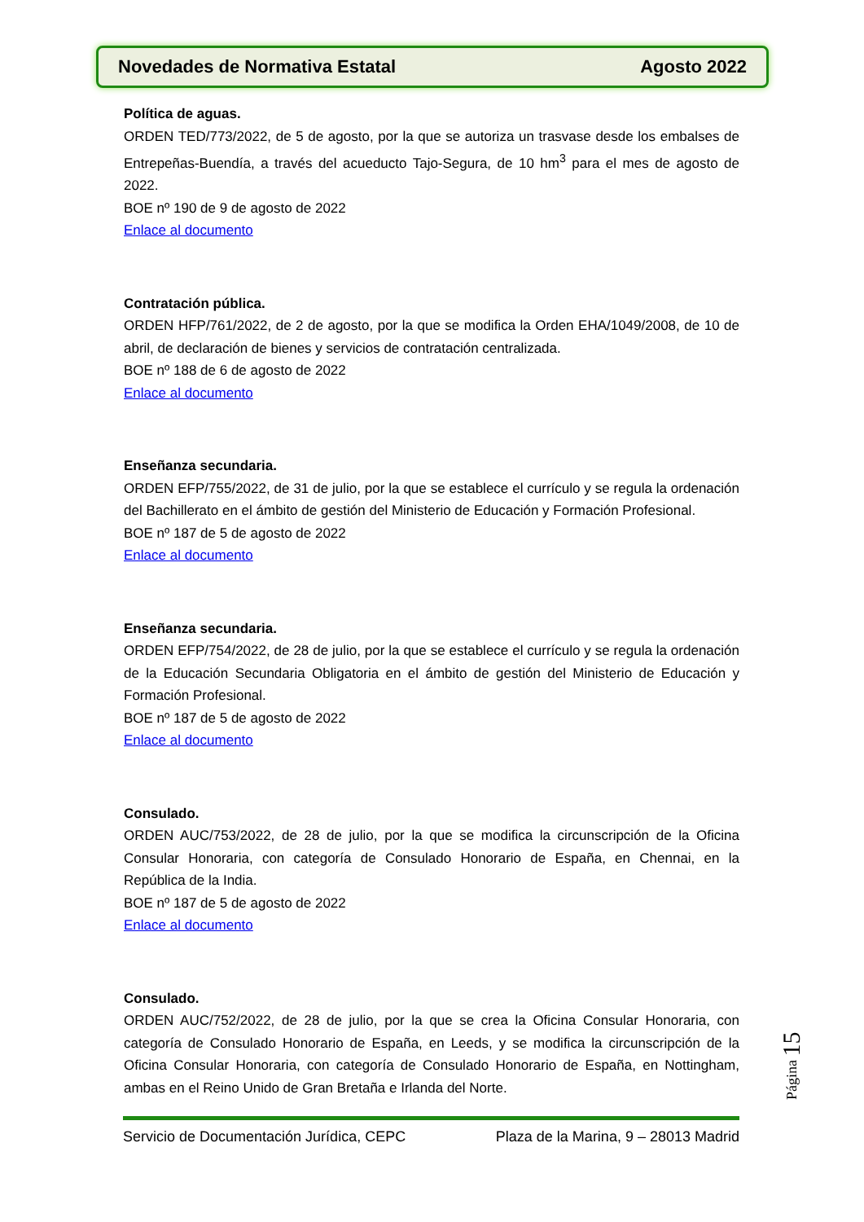Novedades de Normativa Estatal Agosto 2022
Política de aguas.
ORDEN TED/773/2022, de 5 de agosto, por la que se autoriza un trasvase desde los embalses de Entrepeñas-Buendía, a través del acueducto Tajo-Segura, de 10 hm<sup>3</sup> para el mes de agosto de 2022.
BOE nº 190 de 9 de agosto de 2022
Enlace al documento
Contratación pública.
ORDEN HFP/761/2022, de 2 de agosto, por la que se modifica la Orden EHA/1049/2008, de 10 de abril, de declaración de bienes y servicios de contratación centralizada.
BOE nº 188 de 6 de agosto de 2022
Enlace al documento
Enseñanza secundaria.
ORDEN EFP/755/2022, de 31 de julio, por la que se establece el currículo y se regula la ordenación del Bachillerato en el ámbito de gestión del Ministerio de Educación y Formación Profesional.
BOE nº 187 de 5 de agosto de 2022
Enlace al documento
Enseñanza secundaria.
ORDEN EFP/754/2022, de 28 de julio, por la que se establece el currículo y se regula la ordenación de la Educación Secundaria Obligatoria en el ámbito de gestión del Ministerio de Educación y Formación Profesional.
BOE nº 187 de 5 de agosto de 2022
Enlace al documento
Consulado.
ORDEN AUC/753/2022, de 28 de julio, por la que se modifica la circunscripción de la Oficina Consular Honoraria, con categoría de Consulado Honorario de España, en Chennai, en la República de la India.
BOE nº 187 de 5 de agosto de 2022
Enlace al documento
Consulado.
ORDEN AUC/752/2022, de 28 de julio, por la que se crea la Oficina Consular Honoraria, con categoría de Consulado Honorario de España, en Leeds, y se modifica la circunscripción de la Oficina Consular Honoraria, con categoría de Consulado Honorario de España, en Nottingham, ambas en el Reino Unido de Gran Bretaña e Irlanda del Norte.
Página 15
Servicio de Documentación Jurídica, CEPC Plaza de la Marina, 9 – 28013 Madrid